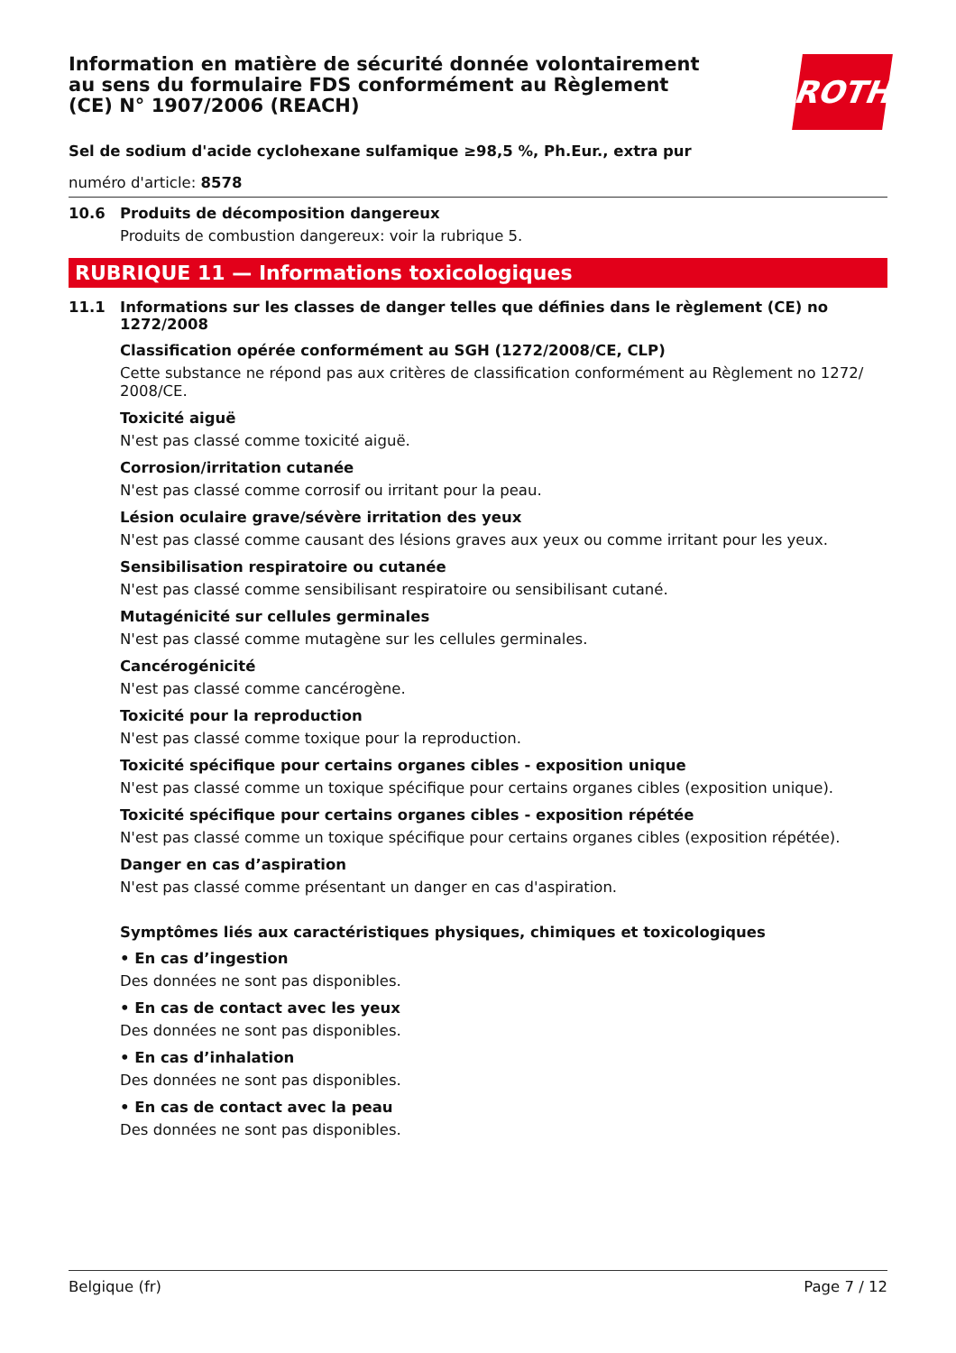Information en matière de sécurité donnée volontairement au sens du formulaire FDS conformément au Règlement (CE) N° 1907/2006 (REACH)
ROTH
Sel de sodium d'acide cyclohexane sulfamique ≥98,5 %, Ph.Eur., extra pur
numéro d'article: 8578
10.6 Produits de décomposition dangereux
Produits de combustion dangereux: voir la rubrique 5.
RUBRIQUE 11 — Informations toxicologiques
11.1 Informations sur les classes de danger telles que définies dans le règlement (CE) no 1272/2008
Classification opérée conformément au SGH (1272/2008/CE, CLP)
Cette substance ne répond pas aux critères de classification conformément au Règlement no 1272/ 2008/CE.
Toxicité aiguë
N'est pas classé comme toxicité aiguë.
Corrosion/irritation cutanée
N'est pas classé comme corrosif ou irritant pour la peau.
Lésion oculaire grave/sévère irritation des yeux
N'est pas classé comme causant des lésions graves aux yeux ou comme irritant pour les yeux.
Sensibilisation respiratoire ou cutanée
N'est pas classé comme sensibilisant respiratoire ou sensibilisant cutané.
Mutagénicité sur cellules germinales
N'est pas classé comme mutagène sur les cellules germinales.
Cancérogénicité
N'est pas classé comme cancérogène.
Toxicité pour la reproduction
N'est pas classé comme toxique pour la reproduction.
Toxicité spécifique pour certains organes cibles - exposition unique
N'est pas classé comme un toxique spécifique pour certains organes cibles (exposition unique).
Toxicité spécifique pour certains organes cibles - exposition répétée
N'est pas classé comme un toxique spécifique pour certains organes cibles (exposition répétée).
Danger en cas d’aspiration
N'est pas classé comme présentant un danger en cas d'aspiration.
Symptômes liés aux caractéristiques physiques, chimiques et toxicologiques
• En cas d’ingestion
Des données ne sont pas disponibles.
• En cas de contact avec les yeux
Des données ne sont pas disponibles.
• En cas d’inhalation
Des données ne sont pas disponibles.
• En cas de contact avec la peau
Des données ne sont pas disponibles.
Belgique (fr) Page 7 / 12